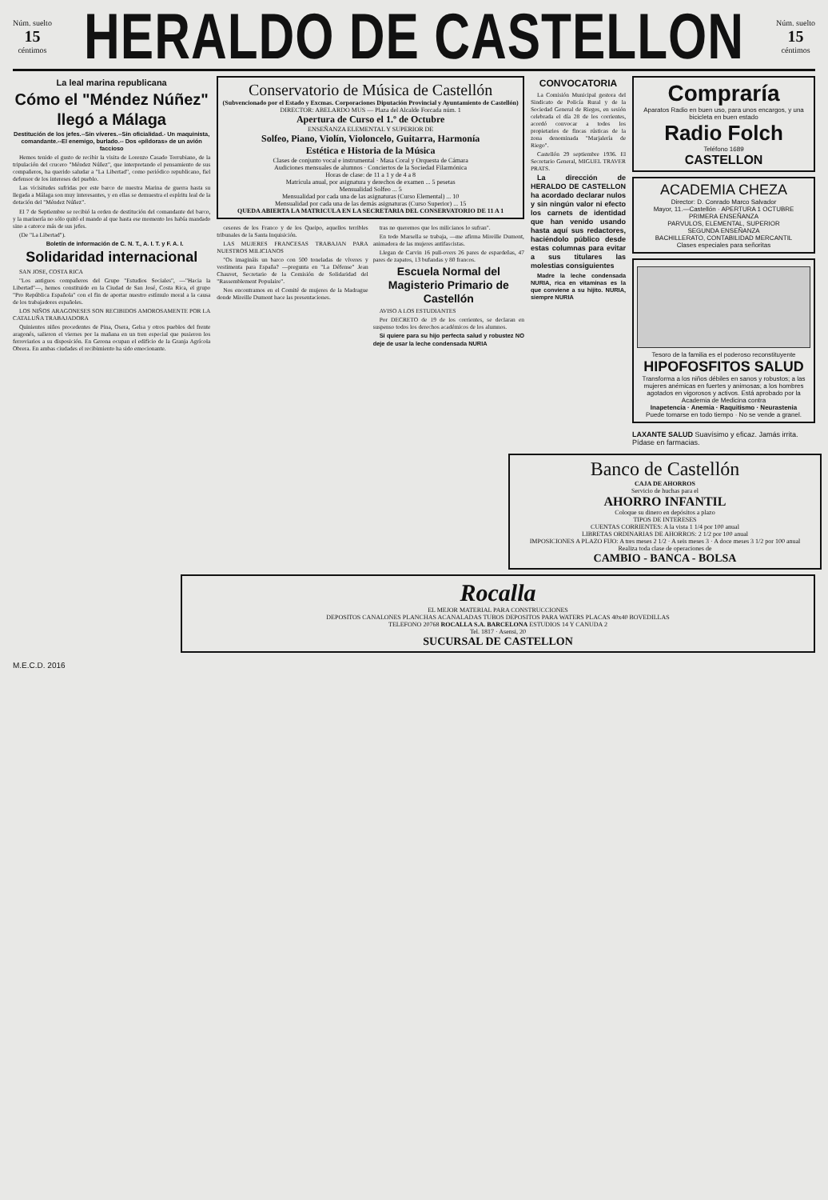Núm. suelto
15
céntimos
HERALDO DE CASTELLON
Núm. suelto
15
céntimos
La leal marina republicana
Cómo el "Méndez Núñez" llegó a Málaga
Destitución de los jefes.--Sin víveres.--Sin oficialidad.- Un maquinista, comandante.--El enemigo, burlado.-- Dos «píldoras» de un avión faccioso
Hemos tenido el gusto de recibir la visita de Lorenzo Casado Torrubiano, de la tripulación del crucero "Méndez Núñez", que interpretando el pensamiento de sus compañeros, ha querido saludar a "La Libertad", como periódico republicano, fiel defensor de los intereses del pueblo.
Las vicisitudes sufridas por este barco de nuestra Marina de guerra hasta su llegada a Málaga son muy interesantes, y en ellas se demuestra el espíritu leal de la dotación del "Méndez Núñez".
El 7 de Septiembre se recibió la orden de destitución del comandante del barco, y la marinería no sólo quitó el mando al que hasta ese momento los había mandado sino a catorce más de sus jefes.
(De "La Libertad").
Boletín de información de C. N. T., A. I. T. y F. A. I.
Solidaridad internacional
SAN JOSE, COSTA RICA
"Los antiguos compañeros del Grupo "Estudios Sociales", —"Hacia la Libertad"—, hemos constituido en la Ciudad de San José, Costa Rica, el grupo "Pro República Española" con el fin de aportar nuestro estímulo moral a la causa de los trabajadores españoles.
LOS NIÑOS ARAGONESES SON RECIBIDOS AMOROSAMENTE POR LA CATALUÑA TRABAJADORA
Quinientos niños procedentes de Pina, Osera, Gelsa y otros pueblos del frente aragonés, salieron el viernes por la mañana en un tren especial que pusieron los ferroviarios a su disposición. En Gerona ocupan el edificio de la Granja Agrícola Obrera. En ambas ciudades el recibimiento ha sido emocionante.
Conservatorio de Música de Castellón
(Subvencionado por el Estado y Excmas. Corporaciones Diputación Provincial y Ayuntamiento de Castellón)
DIRECTOR: ABELARDO MUS — Plaza del Alcalde Forcada núm. 1
Apertura de Curso el 1.º de Octubre
ENSEÑANZA ELEMENTAL Y SUPERIOR DE
Solfeo, Piano, Violín, Violoncelo, Guitarra, Harmonía
Estética e Historia de la Música
Clases de conjunto vocal e instrumental · Masa Coral y Orquesta de Cámara
Audiciones mensuales de alumnos · Conciertos de la Sociedad Filarmónica
Horas de clase: de 11 a 1 y de 4 a 8
Matrícula anual, por asignatura y derechos de examen ... 5 pesetas
Mensualidad Solfeo ... 5
Mensualidad por cada una de las asignaturas (Curso Elemental) ... 10
Mensualidad por cada una de las demás asignaturas (Curso Superior) ... 15
QUEDA ABIERTA LA MATRICULA EN LA SECRETARIA DEL CONSERVATORIO DE 11 A 1
cesores de los Franco y de los Queipo, aquellos terribles tribunales de la Santa Inquisición.
LAS MUJERES FRANCESAS TRABAJAN PARA NUESTROS MILICIANOS
"Os imagináis un barco con 500 toneladas de víveres y vestimenta para España? —pregunta en "La Défense" Jean Chauvet, Secretario de la Comisión de Solidaridad del "Rassemblement Populaire".
Nos encontramos en el Comité de mujeres de la Madrague donde Mireille Dumont hace las presentaciones.
tras no queremos que los milicianos lo sufran".
En todo Marsella se trabaja, —me afirma Mireille Dumont, animadora de las mujeres antifascistas.
Llegan de Carvin 16 pull-overs 26 pares de espardeñas, 47 pares de zapatos, 13 bufandas y 80 francos.
Escuela Normal del Magisterio Primario de Castellón
AVISO A LOS ESTUDIANTES
Por DECRETO de 19 de los corrientes, se declaran en suspenso todos los derechos académicos de los alumnos.
Si quiere para su hijo perfecta salud y robustez NO deje de usar la leche condensada NURIA
CONVOCATORIA
La Comisión Municipal gestora del Sindicato de Policía Rural y de la Sociedad General de Riegos, en sesión celebrada el día 28 de los corrientes, acordó convocar a todos los propietarios de fincas rústicas de la zona denominada "Marjalería de Riego".
Castellón 29 septiembre 1936. El Secretario General, MIGUEL TRAVER PRATS.
La dirección de HERALDO DE CASTELLON ha acordado declarar nulos y sin ningún valor ni efecto los carnets de identidad que han venido usando hasta aquí sus redactores, haciéndolo público desde estas columnas para evitar a sus titulares las molestias consiguientes
Madre la leche condensada NURIA, rica en vitaminas es la que conviene a su hijito. NURIA, siempre NURIA
Compraría
Aparatos Radio en buen uso, para unos encargos, y una bicicleta en buen estado
Radio Folch
Teléfono 1689
CASTELLON
ACADEMIA CHEZA
Director: D. Conrado Marco Salvador
Mayor, 11.—Castellón · APERTURA 1 OCTUBRE
PRIMERA ENSEÑANZA
PARVULOS, ELEMENTAL, SUPERIOR
SEGUNDA ENSEÑANZA
BACHILLERATO, CONTABILIDAD MERCANTIL
Clases especiales para señoritas
Tesoro de la familia es el poderoso reconstituyente
HIPOFOSFITOS SALUD
Transforma a los niños débiles en sanos y robustos; a las mujeres anémicas en fuertes y animosas; a los hombres agotados en vigorosos y activos. Está aprobado por la Academia de Medicina contra
Inapetencia · Anemia · Raquitismo · Neurastenia
Puede tomarse en todo tiempo · No se vende a granel.
LAXANTE SALUD Suavísimo y eficaz. Jamás irrita. Pídase en farmacias.
Banco de Castellón
CAJA DE AHORROS
Servicio de huchas para el
AHORRO INFANTIL
Coloque su dinero en depósitos a plazo
TIPOS DE INTERESES
CUENTAS CORRIENTES: A la vista 1 1/4 por 100 anual
LIBRETAS ORDINARIAS DE AHORROS: 2 1/2 por 100 anual
IMPOSICIONES A PLAZO FIJO: A tres meses 2 1/2 · A seis meses 3 · A doce meses 3 1/2 por 100 anual
Realiza toda clase de operaciones de
CAMBIO - BANCA - BOLSA
Rocalla
EL MEJOR MATERIAL PARA CONSTRUCCIONES
DEPOSITOS CANALONES PLANCHAS ACANALADAS TUBOS DEPOSITOS PARA WATERS PLACAS 40x40 BOVEDILLAS
TELEFONO 20768 ROCALLA S.A. BARCELONA ESTUDIOS 14 Y CANUDA 2
Tel. 1817 · Asensi, 20
SUCURSAL DE CASTELLON
M.E.C.D. 2016